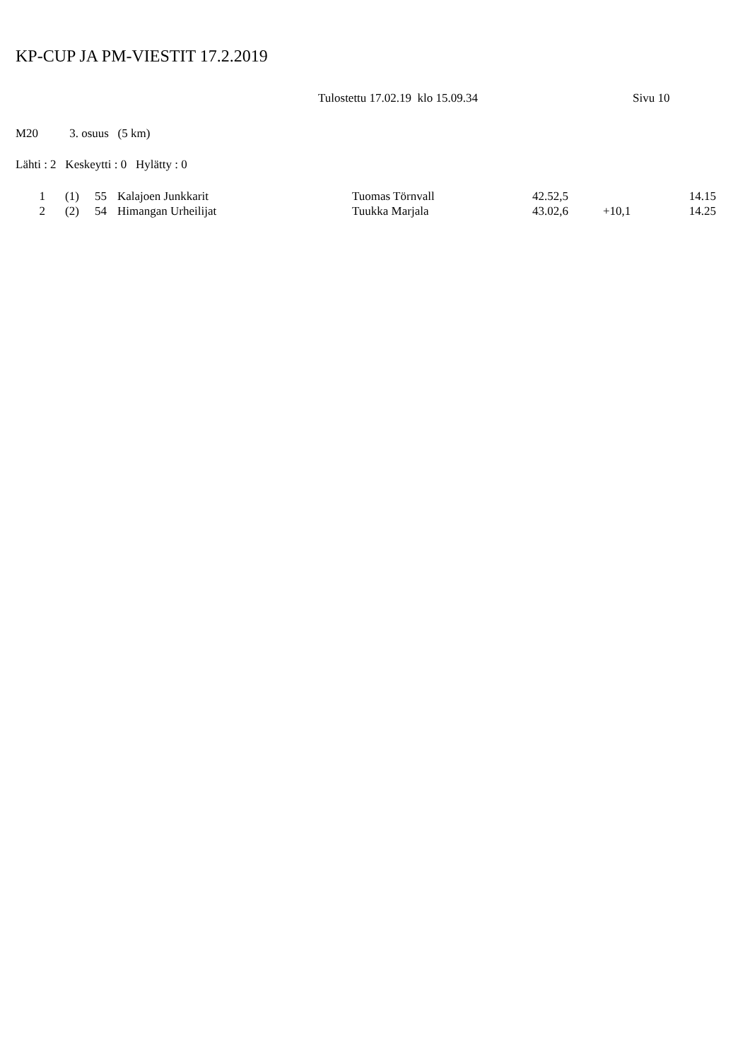KP-CUP JA PM-VIESTIT 17.2.2019
Tulostettu 17.02.19 klo 15.09.34 Sivu 10
M20 3. osuus (5 km)
Lähti : 2 Keskeytti : 0 Hylätty : 0
| 1 | (1) | 55 | Kalajoen Junkkarit | Tuomas Törnvall | 42.52,5 | | 14.15 |
| 2 | (2) | 54 | Himangan Urheilijat | Tuukka Marjala | 43.02,6 | +10,1 | 14.25 |